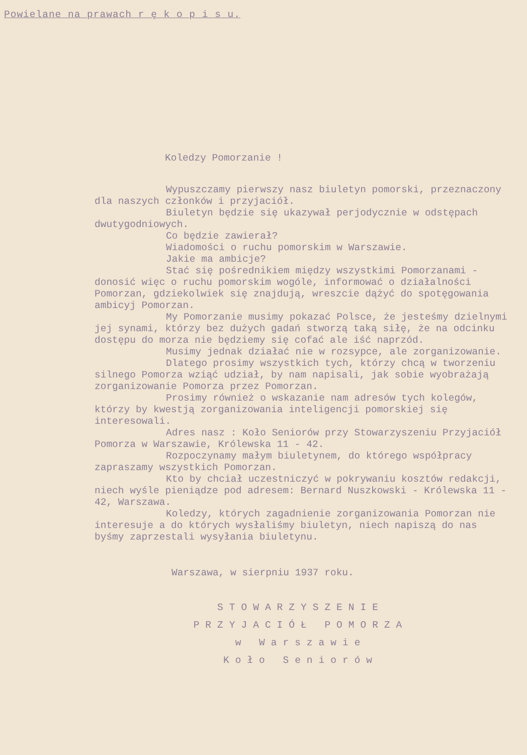Powielane na prawach r ę k o p i s u.
Koledzy Pomorzanie !
Wypuszczamy pierwszy nasz biuletyn pomorski, przeznaczony dla naszych członków i przyjaciół.
Biuletyn będzie się ukazywał perjodycznie w odstępach dwutygodniowych.
Co będzie zawierał?
Wiadomości o ruchu pomorskim w Warszawie.
Jakie ma ambicje?
Stać się pośrednikiem między wszystkimi Pomorzanami - donosić więc o ruchu pomorskim wogóle, informować o działalności Pomorzan, gdziekolwiek się znajdują, wreszcie dążyć do spotęgowania ambicyj Pomorzan.
My Pomorzanie musimy pokazać Polsce, że jesteśmy dzielnymi jej synami, którzy bez dużych gadań stworzą taką siłę, że na odcinku dostępu do morza nie będziemy się cofać ale iść naprzód.
Musimy jednak działać nie w rozsypce, ale zorganizowanie.
Dlatego prosimy wszystkich tych, którzy chcą w tworzeniu silnego Pomorza wziąć udział, by nam napisali, jak sobie wyobrażają zorganizowanie Pomorza przez Pomorzan.
Prosimy również o wskazanie nam adresów tych kolegów, którzy by kwestją zorganizowania inteligencji pomorskiej się interesowali.
Adres nasz : Koło Seniorów przy Stowarzyszeniu Przyjaciół Pomorza w Warszawie, Królewska 11 - 42.
Rozpoczynamy małym biuletynem, do którego współpracy zapraszamy wszystkich Pomorzan.
Kto by chciał uczestniczyć w pokrywaniu kosztów redakcji, niech wyśle pieniądze pod adresem: Bernard Nuszkowski - Królewska 11 - 42, Warszawa.
Koledzy, których zagadnienie zorganizowania Pomorzan nie interesuje a do których wysłaliśmy biuletyn, niech napiszą do nas byśmy zaprzestali wysyłania biuletynu.
Warszawa, w sierpniu 1937 roku.
STOWARZYSZENIE
PRZYJACIÓŁ POMORZA
w Warszawie
Koło Seniorów